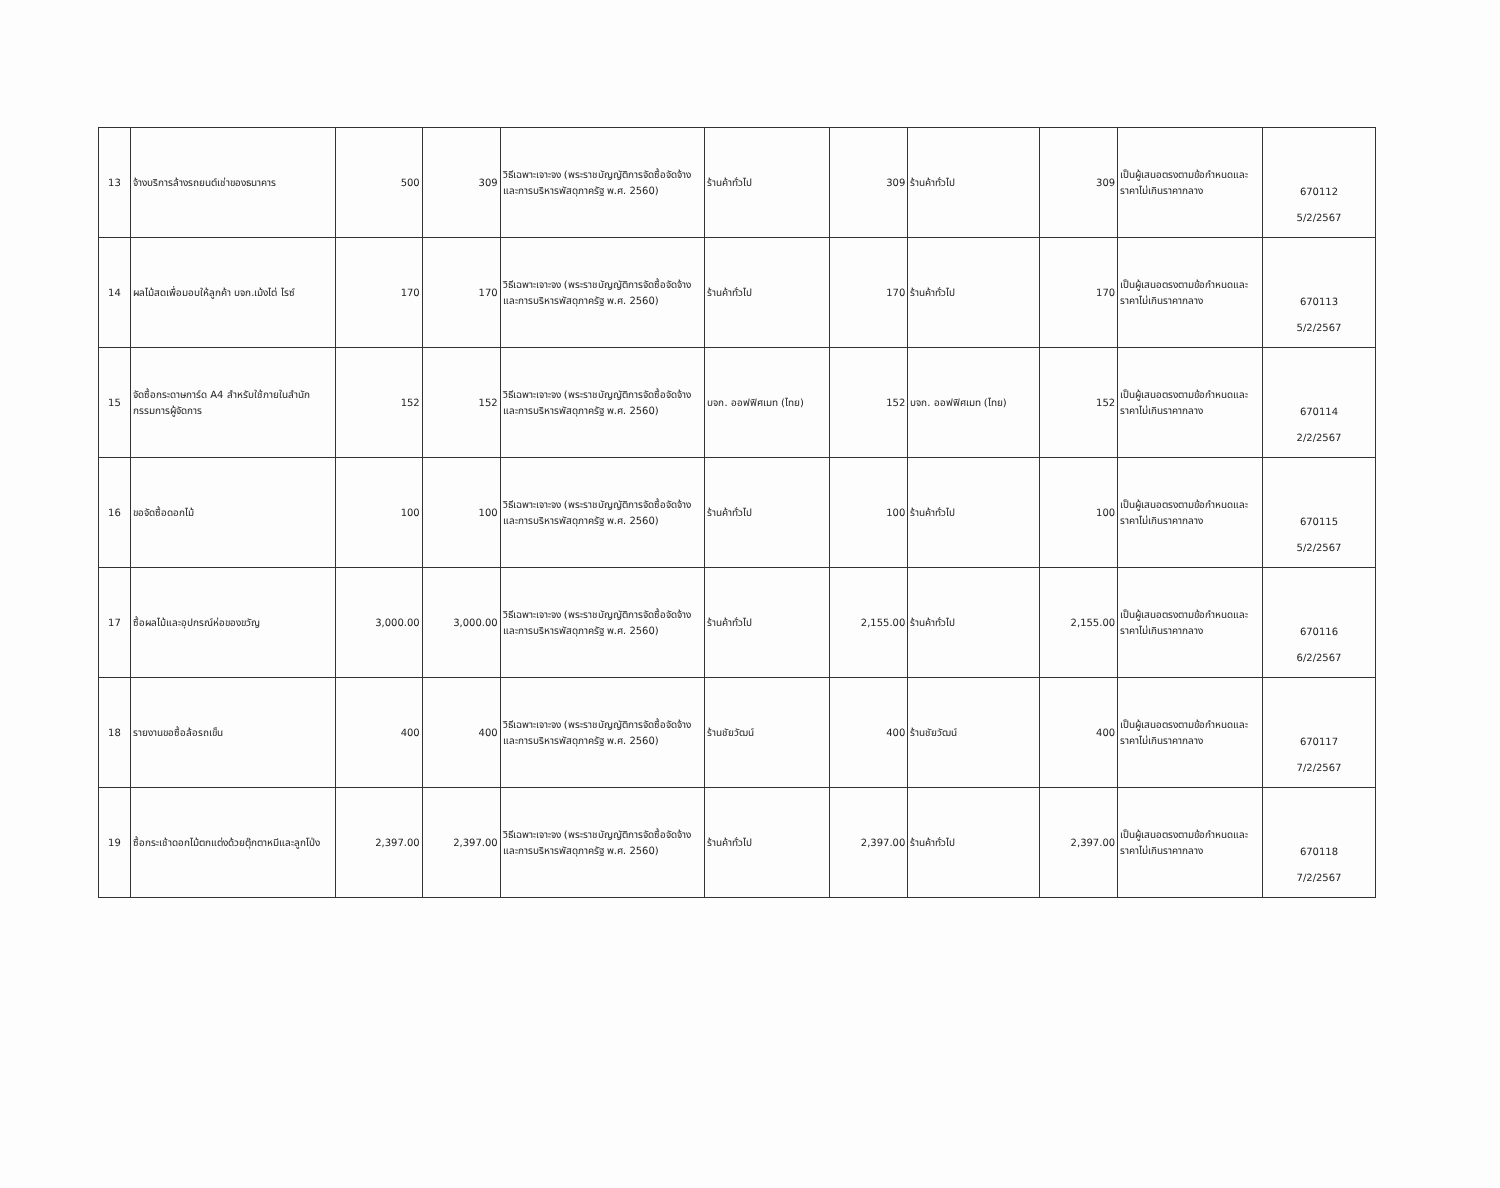| 13 | จ้างบริการล้างรถยนต์เช่าของธนาคาร | 500 | 309 | วิธีเฉพาะเจาะจง (พระราชบัญญัติการจัดซื้อจัดจ้างและการบริหารพัสดุภาครัฐ พ.ศ. 2560) | ร้านค้าทั่วไป | 309 | ร้านค้าทั่วไป | 309 | เป็นผู้เสนอตรงตามข้อกำหนดและราคาไม่เกินราคากลาง | 670112 5/2/2567 |
| 14 | ผลไม้สดเพื่อมอบให้ลูกค้า บจก.เม้งไต่ ไรซ์ | 170 | 170 | วิธีเฉพาะเจาะจง (พระราชบัญญัติการจัดซื้อจัดจ้างและการบริหารพัสดุภาครัฐ พ.ศ. 2560) | ร้านค้าทั่วไป | 170 | ร้านค้าทั่วไป | 170 | เป็นผู้เสนอตรงตามข้อกำหนดและราคาไม่เกินราคากลาง | 670113 5/2/2567 |
| 15 | จัดซื้อกระดาษการ์ด A4 สำหรับใช้ภายในสำนักกรรมการผู้จัดการ | 152 | 152 | วิธีเฉพาะเจาะจง (พระราชบัญญัติการจัดซื้อจัดจ้างและการบริหารพัสดุภาครัฐ พ.ศ. 2560) | บจก. ออฟฟิศเมท (ไทย) | 152 | บจก. ออฟฟิศเมท (ไทย) | 152 | เป็นผู้เสนอตรงตามข้อกำหนดและราคาไม่เกินราคากลาง | 670114 2/2/2567 |
| 16 | ขอจัดซื้อดอกไม้ | 100 | 100 | วิธีเฉพาะเจาะจง (พระราชบัญญัติการจัดซื้อจัดจ้างและการบริหารพัสดุภาครัฐ พ.ศ. 2560) | ร้านค้าทั่วไป | 100 | ร้านค้าทั่วไป | 100 | เป็นผู้เสนอตรงตามข้อกำหนดและราคาไม่เกินราคากลาง | 670115 5/2/2567 |
| 17 | ซื้อผลไม้และอุปกรณ์ห่อของขวัญ | 3,000.00 | 3,000.00 | วิธีเฉพาะเจาะจง (พระราชบัญญัติการจัดซื้อจัดจ้างและการบริหารพัสดุภาครัฐ พ.ศ. 2560) | ร้านค้าทั่วไป | 2,155.00 | ร้านค้าทั่วไป | 2,155.00 | เป็นผู้เสนอตรงตามข้อกำหนดและราคาไม่เกินราคากลาง | 670116 6/2/2567 |
| 18 | รายงานขอซื้อล้อรถเข็น | 400 | 400 | วิธีเฉพาะเจาะจง (พระราชบัญญัติการจัดซื้อจัดจ้างและการบริหารพัสดุภาครัฐ พ.ศ. 2560) | ร้านชัยวัฒน์ | 400 | ร้านชัยวัฒน์ | 400 | เป็นผู้เสนอตรงตามข้อกำหนดและราคาไม่เกินราคากลาง | 670117 7/2/2567 |
| 19 | ซื้อกระเช้าดอกไม้ตกแต่งด้วยตุ๊กตาหมีและลูกโป่ง | 2,397.00 | 2,397.00 | วิธีเฉพาะเจาะจง (พระราชบัญญัติการจัดซื้อจัดจ้างและการบริหารพัสดุภาครัฐ พ.ศ. 2560) | ร้านค้าทั่วไป | 2,397.00 | ร้านค้าทั่วไป | 2,397.00 | เป็นผู้เสนอตรงตามข้อกำหนดและราคาไม่เกินราคากลาง | 670118 7/2/2567 |